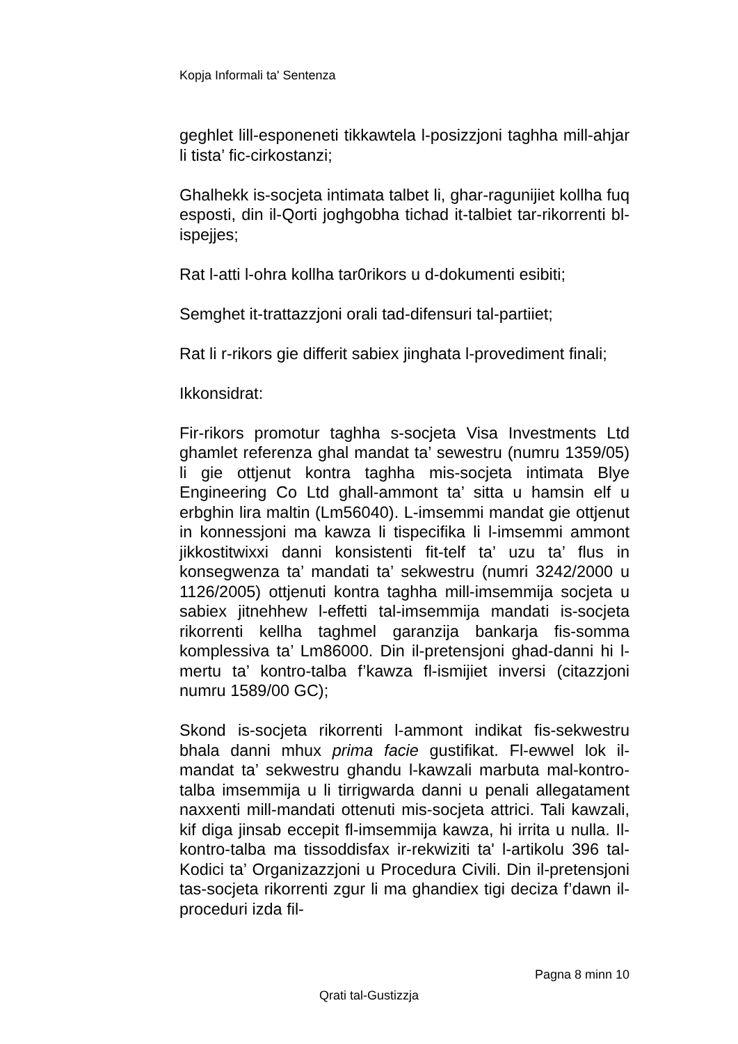Kopja Informali ta' Sentenza
geghlet lill-esponeneti tikkawtela l-posizzjoni taghha mill-ahjar li tista’ fic-cirkostanzi;
Ghalhekk is-socjeta intimata talbet li, ghar-ragunijiet kollha fuq esposti, din il-Qorti joghgobha tichad it-talbiet tar-rikorrenti bl-ispejjes;
Rat l-atti l-ohra kollha tar0rikors u d-dokumenti esibiti;
Semghet it-trattazzjoni orali tad-difensuri tal-partiiet;
Rat li r-rikors gie differit sabiex jinghata l-provediment finali;
Ikkonsidrat:
Fir-rikors promotur taghha s-socjeta Visa Investments Ltd ghamlet referenza ghal mandat ta’ sewestru (numru 1359/05) li gie ottjenut kontra taghha mis-socjeta intimata Blye Engineering Co Ltd ghall-ammont ta’ sitta u hamsin elf u erbghin lira maltin (Lm56040). L-imsemmi mandat gie ottjenut in konnessjoni ma kawza li tispecifika li l-imsemmi ammont jikkostitwixxi danni konsistenti fit-telf ta’ uzu ta’ flus in konsegwenza ta’ mandati ta’ sekwestru (numri 3242/2000 u 1126/2005) ottjenuti kontra taghha mill-imsemmija socjeta u sabiex jitnehhew l-effetti tal-imsemmija mandati is-socjeta rikorrenti kellha taghmel garanzija bankarja fis-somma komplessiva ta’ Lm86000. Din il-pretensjoni ghad-danni hi l-mertu ta’ kontro-talba f’kawza fl-ismijiet inversi (citazzjoni numru 1589/00 GC);
Skond is-socjeta rikorrenti l-ammont indikat fis-sekwestru bhala danni mhux prima facie gustifikat. Fl-ewwel lok il-mandat ta’ sekwestru ghandu l-kawzali marbuta mal-kontro-talba imsemmija u li tirrigwarda danni u penali allegatament naxxenti mill-mandati ottenuti mis-socjeta attrici. Tali kawzali, kif diga jinsab eccepit fl-imsemmija kawza, hi irrita u nulla. Il-kontro-talba ma tissoddisfax ir-rekwiziti ta' l-artikolu 396 tal-Kodici ta’ Organizazzjoni u Procedura Civili. Din il-pretensjoni tas-socjeta rikorrenti zgur li ma ghandiex tigi deciza f’dawn il-proceduri izda fil-
Pagna 8 minn 10
Qrati tal-Gustizzja